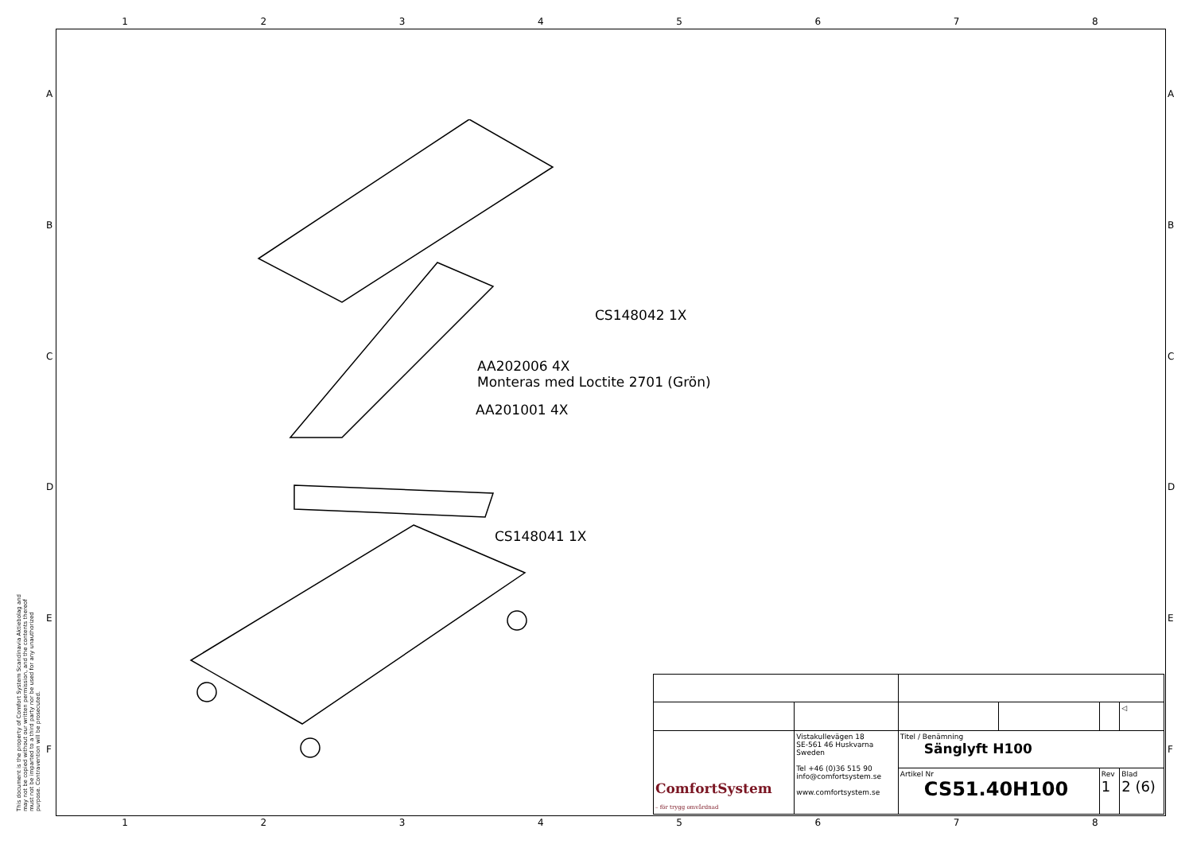1 2 3 4 5 6 7 8
A
B
C
D
E
F
A
B
C
D
E
F
This document is the property of Comfort System Scandinavia Aktiebolag and may not be copied without our written permission, and the contents thereof must not be imparted to a third party nor be used for any unauthorized purpose. Contravention will be prosecuted.
CS148042 1X
AA202006 4X
Monteras med Loctite 2701 (Grön)
AA201001 4X
CS148041 1X
| | | | | | | ◁ |
| ComfortSystem – för trygg omvårdnad | | Vistakullevägen 18 SE-561 46 Huskvarna Sweden Tel +46 (0)36 515 90 info@comfortsystem.se www.comfortsystem.se | Titel / Benämning Sänglyft H100 | | | |
| | | | Artikel Nr CS51.40H100 | | Rev 1 | Blad 2 (6) |
1 2 3 4 5 6 7 8